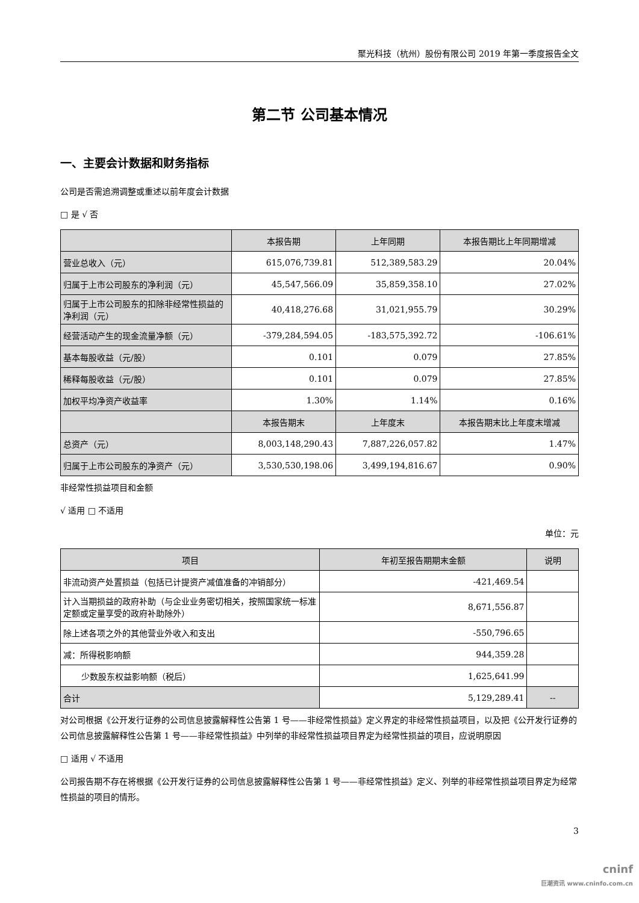聚光科技（杭州）股份有限公司 2019 年第一季度报告全文
第二节 公司基本情况
一、主要会计数据和财务指标
公司是否需追溯调整或重述以前年度会计数据
□ 是 √ 否
| | 本报告期 | 上年同期 | 本报告期比上年同期增减 |
| --- | --- | --- | --- |
| 营业总收入（元） | 615,076,739.81 | 512,389,583.29 | 20.04% |
| 归属于上市公司股东的净利润（元） | 45,547,566.09 | 35,859,358.10 | 27.02% |
| 归属于上市公司股东的扣除非经常性损益的净利润（元） | 40,418,276.68 | 31,021,955.79 | 30.29% |
| 经营活动产生的现金流量净额（元） | -379,284,594.05 | -183,575,392.72 | -106.61% |
| 基本每股收益（元/股） | 0.101 | 0.079 | 27.85% |
| 稀释每股收益（元/股） | 0.101 | 0.079 | 27.85% |
| 加权平均净资产收益率 | 1.30% | 1.14% | 0.16% |
| | 本报告期末 | 上年度末 | 本报告期末比上年度末增减 |
| 总资产（元） | 8,003,148,290.43 | 7,887,226,057.82 | 1.47% |
| 归属于上市公司股东的净资产（元） | 3,530,530,198.06 | 3,499,194,816.67 | 0.90% |
非经常性损益项目和金额
√ 适用 □ 不适用
单位：元
| 项目 | 年初至报告期期末金额 | 说明 |
| --- | --- | --- |
| 非流动资产处置损益（包括已计提资产减值准备的冲销部分） | -421,469.54 | |
| 计入当期损益的政府补助（与企业业务密切相关，按照国家统一标准定额或定量享受的政府补助除外） | 8,671,556.87 | |
| 除上述各项之外的其他营业外收入和支出 | -550,796.65 | |
| 减：所得税影响额 | 944,359.28 | |
| 少数股东权益影响额（税后） | 1,625,641.99 | |
| 合计 | 5,129,289.41 | -- |
对公司根据《公开发行证券的公司信息披露解释性公告第 1 号——非经常性损益》定义界定的非经常性损益项目，以及把《公开发行证券的公司信息披露解释性公告第 1 号——非经常性损益》中列举的非经常性损益项目界定为经常性损益的项目，应说明原因
□ 适用 √ 不适用
公司报告期不存在将根据《公开发行证券的公司信息披露解释性公告第 1 号——非经常性损益》定义、列举的非经常性损益项目界定为经常性损益的项目的情形。
3
cninf
巨潮资讯 www.cninfo.com.cn